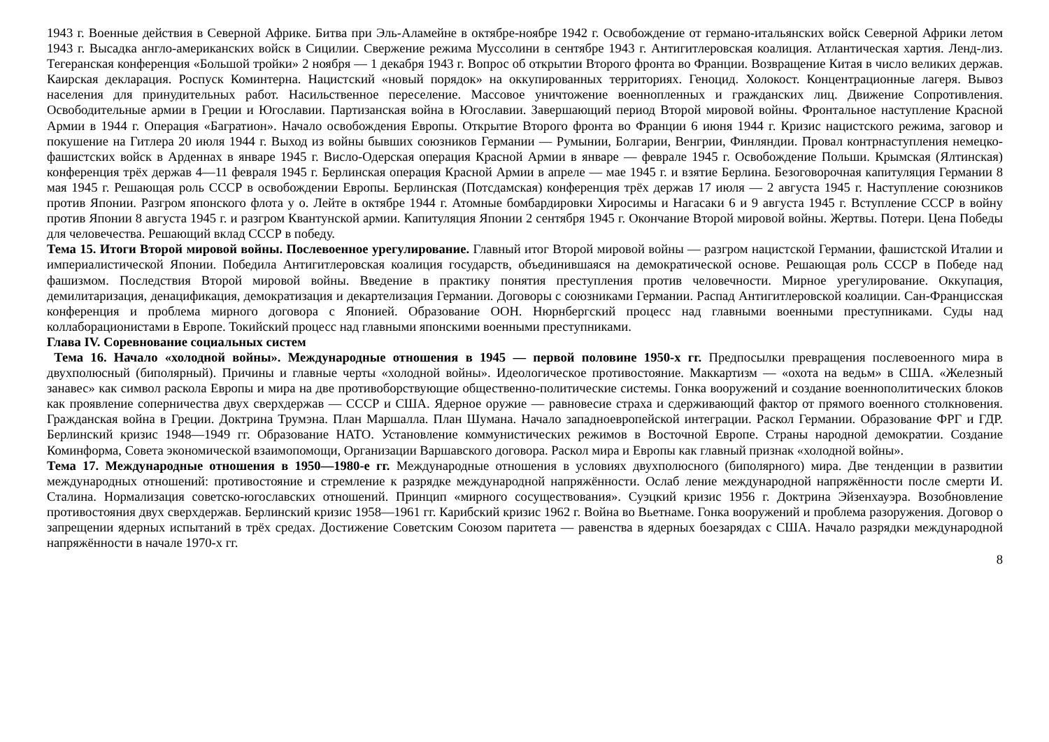1943 г. Военные действия в Северной Африке. Битва при Эль-Аламейне в октябре-ноябре 1942 г. Освобождение от германо-итальянских войск Северной Африки летом 1943 г. Высадка англо-американских войск в Сицилии. Свержение режима Муссолини в сентябре 1943 г. Антигитлеровская коалиция. Атлантическая хартия. Ленд-лиз. Тегеранская конференция «Большой тройки» 2 ноября — 1 декабря 1943 г. Вопрос об открытии Второго фронта во Франции. Возвращение Китая в число великих держав. Каирская декларация. Роспуск Коминтерна. Нацистский «новый порядок» на оккупированных территориях. Геноцид. Холокост. Концентрационные лагеря. Вывоз населения для принудительных работ. Насильственное переселение. Массовое уничтожение военнопленных и гражданских лиц. Движение Сопротивления. Освободительные армии в Греции и Югославии. Партизанская война в Югославии. Завершающий период Второй мировой войны. Фронтальное наступление Красной Армии в 1944 г. Операция «Багратион». Начало освобождения Европы. Открытие Второго фронта во Франции 6 июня 1944 г. Кризис нацистского режима, заговор и покушение на Гитлера 20 июля 1944 г. Выход из войны бывших союзников Германии — Румынии, Болгарии, Венгрии, Финляндии. Провал контрнаступления немецко-фашистских войск в Арденнах в январе 1945 г. Висло-Одерская операция Красной Армии в январе — феврале 1945 г. Освобождение Польши. Крымская (Ялтинская) конференция трёх держав 4—11 февраля 1945 г. Берлинская операция Красной Армии в апреле — мае 1945 г. и взятие Берлина. Безоговорочная капитуляция Германии 8 мая 1945 г. Решающая роль СССР в освобождении Европы. Берлинская (Потсдамская) конференция трёх держав 17 июля — 2 августа 1945 г. Наступление союзников против Японии. Разгром японского флота у о. Лейте в октябре 1944 г. Атомные бомбардировки Хиросимы и Нагасаки 6 и 9 августа 1945 г. Вступление СССР в войну против Японии 8 августа 1945 г. и разгром Квантунской армии. Капитуляция Японии 2 сентября 1945 г. Окончание Второй мировой войны. Жертвы. Потери. Цена Победы для человечества. Решающий вклад СССР в победу.
Тема 15. Итоги Второй мировой войны. Послевоенное урегулирование. Главный итог Второй мировой войны — разгром нацистской Германии, фашистской Италии и империалистической Японии. Победила Антигитлеровская коалиция государств, объединившаяся на демократической основе. Решающая роль СССР в Победе над фашизмом. Последствия Второй мировой войны. Введение в практику понятия преступления против человечности. Мирное урегулирование. Оккупация, демилитаризация, денацификация, демократизация и декартелизация Германии. Договоры с союзниками Германии. Распад Антигитлеровской коалиции. Сан-Францисская конференция и проблема мирного договора с Японией. Образование ООН. Нюрнбергский процесс над главными военными преступниками. Суды над коллаборационистами в Европе. Токийский процесс над главными японскими военными преступниками.
Глава IV. Соревнование социальных систем
Тема 16. Начало «холодной войны». Международные отношения в 1945 — первой половине 1950-х гг. Предпосылки превращения послевоенного мира в двухполюсный (биполярный). Причины и главные черты «холодной войны». Идеологическое противостояние. Маккартизм — «охота на ведьм» в США. «Железный занавес» как символ раскола Европы и мира на две противоборствующие общественно-политические системы. Гонка вооружений и создание военнополитических блоков как проявление соперничества двух сверхдержав — СССР и США. Ядерное оружие — равновесие страха и сдерживающий фактор от прямого военного столкновения. Гражданская война в Греции. Доктрина Трумэна. План Маршалла. План Шумана. Начало западноевропейской интеграции. Раскол Германии. Образование ФРГ и ГДР. Берлинский кризис 1948—1949 гг. Образование НАТО. Установление коммунистических режимов в Восточной Европе. Страны народной демократии. Создание Коминформа, Совета экономической взаимопомощи, Организации Варшавского договора. Раскол мира и Европы как главный признак «холодной войны».
Тема 17. Международные отношения в 1950—1980-е гг. Международные отношения в условиях двухполюсного (биполярного) мира. Две тенденции в развитии международных отношений: противостояние и стремление к разрядке международной напряжённости. Ослаб ление международной напряжённости после смерти И. Сталина. Нормализация советско-югославских отношений. Принцип «мирного сосуществования». Суэцкий кризис 1956 г. Доктрина Эйзенхауэра. Возобновление противостояния двух сверхдержав. Берлинский кризис 1958—1961 гг. Карибский кризис 1962 г. Война во Вьетнаме. Гонка вооружений и проблема разоружения. Договор о запрещении ядерных испытаний в трёх средах. Достижение Советским Союзом паритета — равенства в ядерных боезарядах с США. Начало разрядки международной напряжённости в начале 1970-х гг.
8